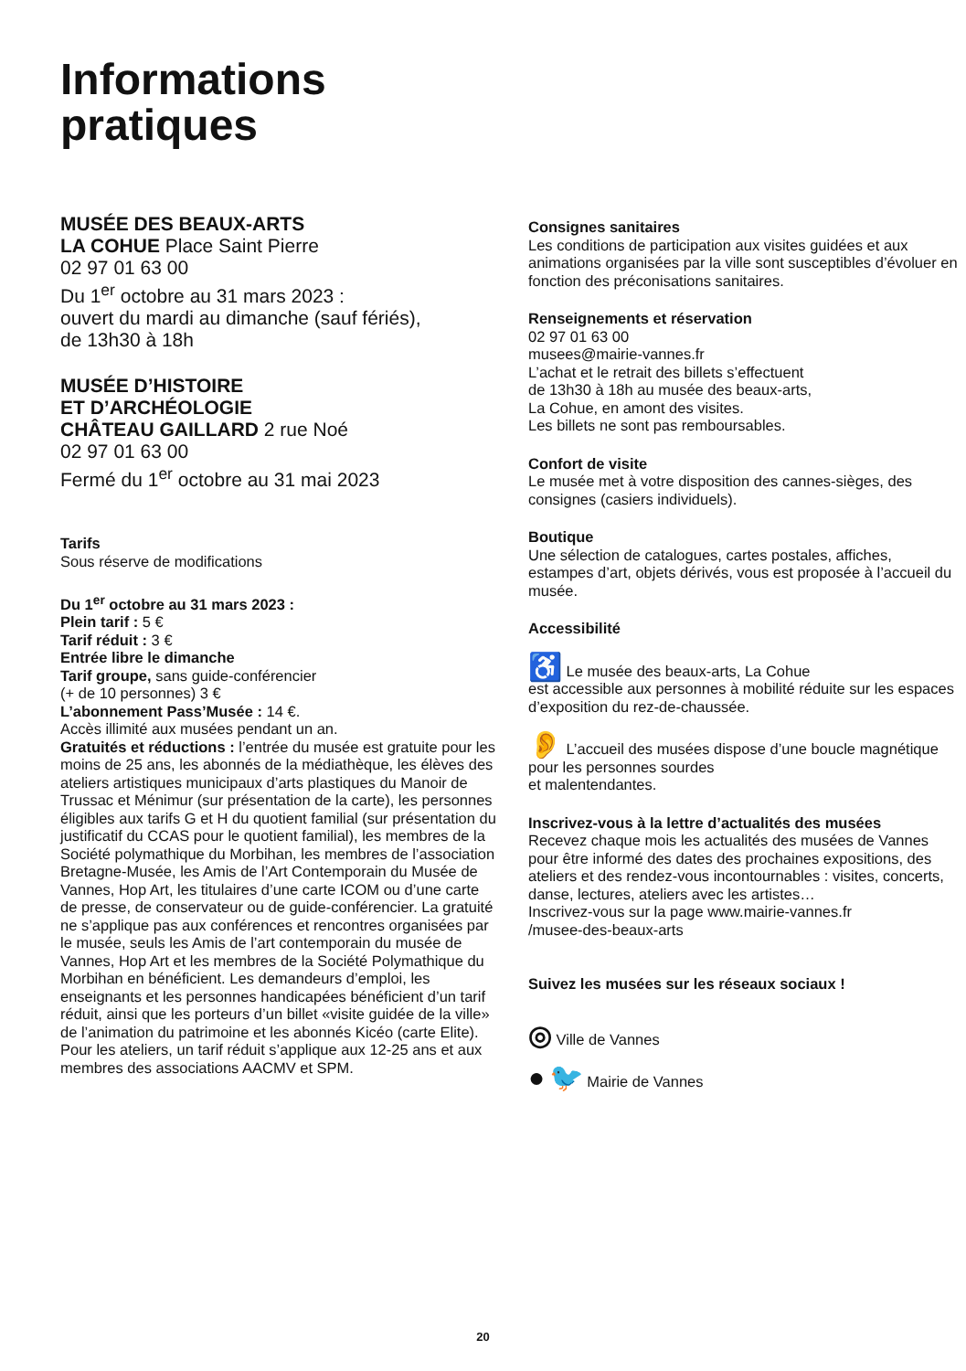Informations
pratiques
MUSÉE DES BEAUX-ARTS
LA COHUE Place Saint Pierre
02 97 01 63 00
Du 1<sup>er</sup> octobre au 31 mars 2023 :
ouvert du mardi au dimanche (sauf fériés),
de 13h30 à 18h
MUSÉE D’HISTOIRE
ET D’ARCHÉOLOGIE
CHÂTEAU GAILLARD 2 rue Noé
02 97 01 63 00
Fermé du 1<sup>er</sup> octobre au 31 mai 2023
Tarifs
Sous réserve de modifications
Du 1<sup>er</sup> octobre au 31 mars 2023 :
Plein tarif : 5 €
Tarif réduit : 3 €
Entrée libre le dimanche
Tarif groupe, sans guide-conférencier
(+ de 10 personnes) 3 €
L’abonnement Pass’Musée : 14 €.
Accès illimité aux musées pendant un an.
Gratuités et réductions : l’entrée du musée est gratuite pour les moins de 25 ans, les abonnés de la médiathèque, les élèves des ateliers artistiques municipaux d’arts plastiques du Manoir de Trussac et Ménimur (sur présentation de la carte), les personnes éligibles aux tarifs G et H du quotient familial (sur présentation du justificatif du CCAS pour le quotient familial), les membres de la Société polymathique du Morbihan, les membres de l’association Bretagne-Musée, les Amis de l’Art Contemporain du Musée de Vannes, Hop Art, les titulaires d’une carte ICOM ou d’une carte de presse, de conservateur ou de guide-conférencier. La gratuité ne s’applique pas aux conférences et rencontres organisées par le musée, seuls les Amis de l’art contemporain du musée de Vannes, Hop Art et les membres de la Société Polymathique du Morbihan en bénéficient. Les demandeurs d’emploi, les enseignants et les personnes handicapées bénéficient d’un tarif réduit, ainsi que les porteurs d’un billet «visite guidée de la ville» de l’animation du patrimoine et les abonnés Kicéo (carte Elite). Pour les ateliers, un tarif réduit s’applique aux 12-25 ans et aux membres des associations AACMV et SPM.
Consignes sanitaires
Les conditions de participation aux visites guidées et aux animations organisées par la ville sont susceptibles d’évoluer en fonction des préconisations sanitaires.
Renseignements et réservation
02 97 01 63 00
musees@mairie-vannes.fr
L’achat et le retrait des billets s’effectuent
de 13h30 à 18h au musée des beaux-arts,
La Cohue, en amont des visites.
Les billets ne sont pas remboursables.
Confort de visite
Le musée met à votre disposition des cannes-sièges, des consignes (casiers individuels).
Boutique
Une sélection de catalogues, cartes postales, affiches, estampes d’art, objets dérivés, vous est proposée à l’accueil du musée.
Accessibilité
♿ Le musée des beaux-arts, La Cohue
est accessible aux personnes à mobilité réduite sur les espaces d’exposition du rez-de-chaussée.
👂 L’accueil des musées dispose d’une boucle magnétique pour les personnes sourdes
et malentendantes.
Inscrivez-vous à la lettre d’actualités des musées
Recevez chaque mois les actualités des musées de Vannes pour être informé des dates des prochaines expositions, des ateliers et des rendez-vous incontournables : visites, concerts, danse, lectures, ateliers avec les artistes…
Inscrivez-vous sur la page www.mairie-vannes.fr
/musee-des-beaux-arts
Suivez les musées sur les réseaux sociaux !
◎ Ville de Vannes
● 🐦 Mairie de Vannes
20